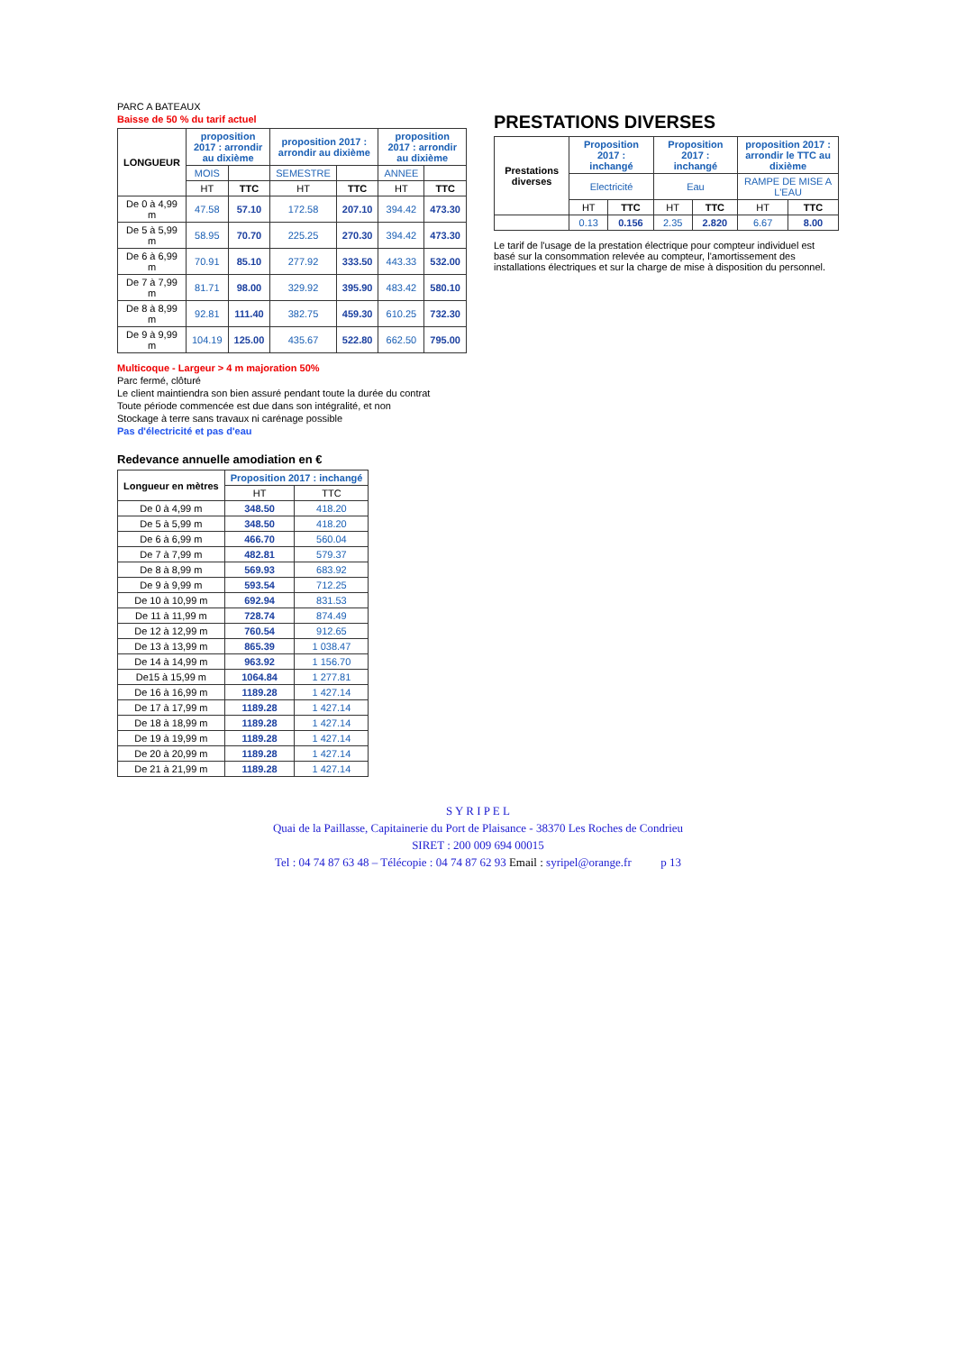PARC A BATEAUX
Baisse de 50 % du tarif actuel
| LONGUEUR | proposition 2017 : arrondir au dixième | | proposition 2017 : arrondir au dixième | | proposition 2017 : arrondir au dixième | |
| --- | --- | --- | --- | --- | --- | --- |
| | MOIS | | SEMESTRE | | ANNEE | |
| | HT | TTC | HT | TTC | HT | TTC |
| De 0 à 4,99 m | 47.58 | 57.10 | 172.58 | 207.10 | 394.42 | 473.30 |
| De 5 à 5,99 m | 58.95 | 70.70 | 225.25 | 270.30 | 394.42 | 473.30 |
| De 6 à 6,99 m | 70.91 | 85.10 | 277.92 | 333.50 | 443.33 | 532.00 |
| De 7 à 7,99 m | 81.71 | 98.00 | 329.92 | 395.90 | 483.42 | 580.10 |
| De 8 à 8,99 m | 92.81 | 111.40 | 382.75 | 459.30 | 610.25 | 732.30 |
| De 9 à 9,99 m | 104.19 | 125.00 | 435.67 | 522.80 | 662.50 | 795.00 |
Multicoque - Largeur > 4 m majoration 50%
Parc fermé, clôturé
Le client maintiendra son bien assuré pendant toute la durée du contrat
Toute période commencée est due dans son intégralité, et non
Stockage à terre sans travaux ni carénage possible
Pas d'électricité et pas d'eau
PRESTATIONS DIVERSES
| Prestations diverses | Proposition 2017 : inchangé | | Proposition 2017 : inchangé | | proposition 2017 : arrondir le TTC au dixième | |
| --- | --- | --- | --- | --- | --- | --- |
| | Electricité | | Eau | | RAMPE DE MISE A L'EAU | |
| | HT | TTC | HT | TTC | HT | TTC |
| | 0.13 | 0.156 | 2.35 | 2.820 | 6.67 | 8.00 |
Le tarif de l'usage de la prestation électrique pour compteur individuel est basé sur la consommation relevée au compteur, l'amortissement des installations électriques et sur la charge de mise à disposition du personnel.
Redevance annuelle amodiation en €
| Longueur en mètres | Proposition 2017 : inchangé | |
| --- | --- | --- |
| | HT | TTC |
| De 0 à 4,99 m | 348.50 | 418.20 |
| De 5 à 5,99 m | 348.50 | 418.20 |
| De 6 à 6,99 m | 466.70 | 560.04 |
| De 7 à 7,99 m | 482.81 | 579.37 |
| De 8 à 8,99 m | 569.93 | 683.92 |
| De 9 à 9,99 m | 593.54 | 712.25 |
| De 10 à 10,99 m | 692.94 | 831.53 |
| De 11 à 11,99 m | 728.74 | 874.49 |
| De 12 à 12,99 m | 760.54 | 912.65 |
| De 13 à 13,99 m | 865.39 | 1 038.47 |
| De 14 à 14,99 m | 963.92 | 1 156.70 |
| De15 à 15,99 m | 1064.84 | 1 277.81 |
| De 16 à 16,99 m | 1189.28 | 1 427.14 |
| De 17 à 17,99 m | 1189.28 | 1 427.14 |
| De 18 à 18,99 m | 1189.28 | 1 427.14 |
| De 19 à 19,99 m | 1189.28 | 1 427.14 |
| De 20 à 20,99 m | 1189.28 | 1 427.14 |
| De 21 à 21,99 m | 1189.28 | 1 427.14 |
S Y R I P E L
Quai de la Paillasse, Capitainerie du Port de Plaisance - 38370 Les Roches de Condrieu
SIRET : 200 009 694 00015
Tel : 04 74 87 63 48 – Télécopie : 04 74 87 62 93 Email : syripel@orange.fr p 13